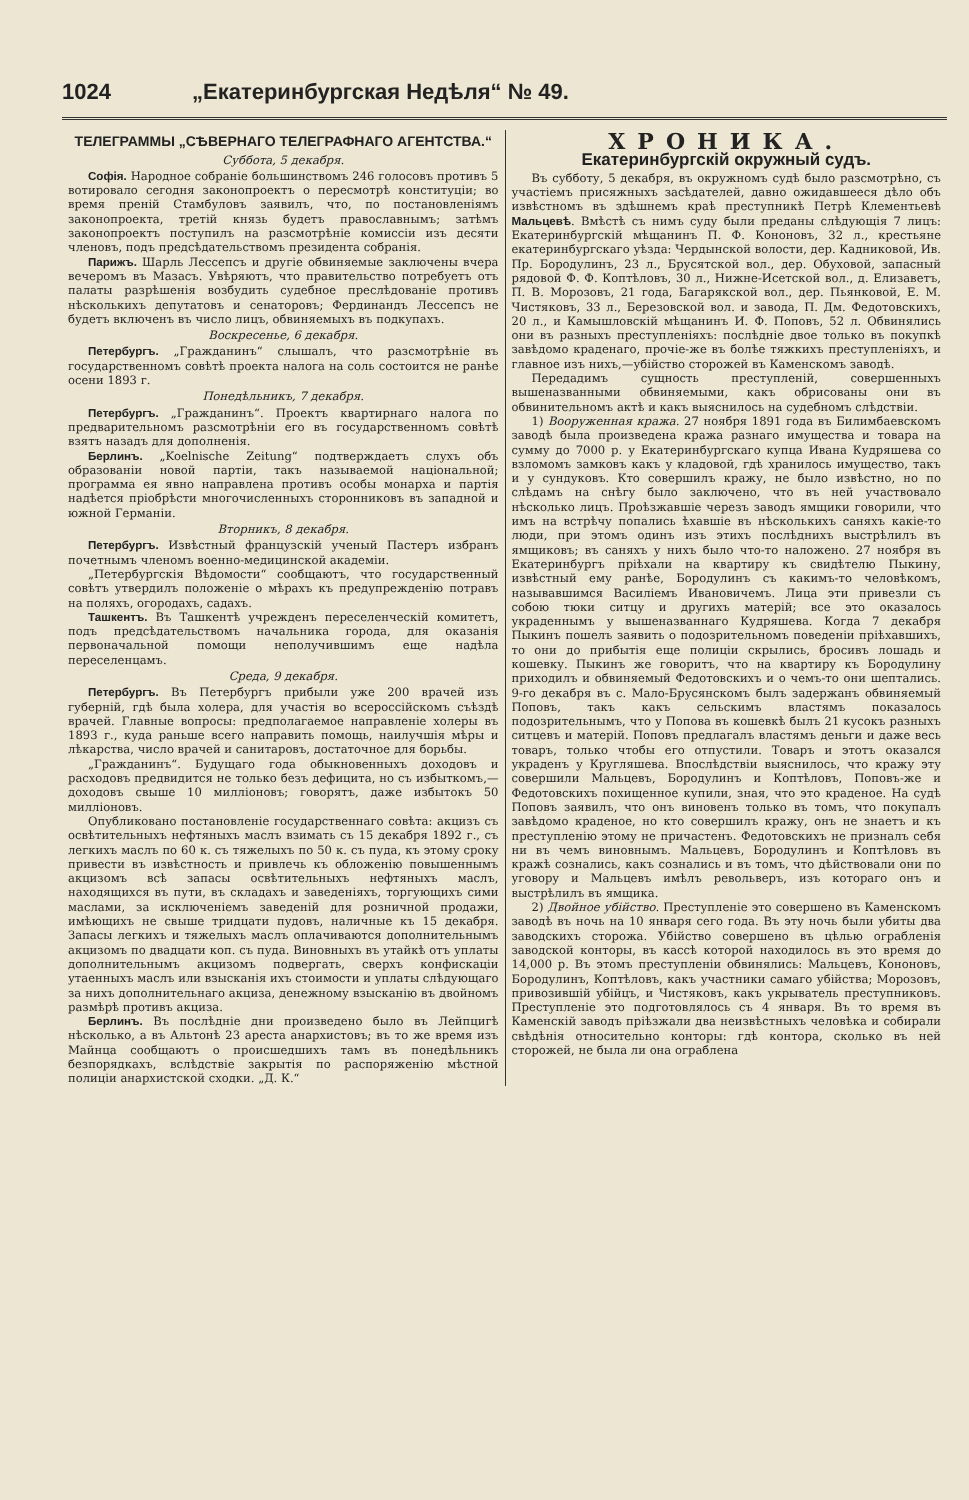1024 „Екатеринбургская Недѣля“ № 49.
ТЕЛЕГРАММЫ „СѢВЕРНАГО ТЕЛЕГРАФНАГО АГЕНТСТВА.“
Суббота, 5 декабря.
Софія. Народное собраніе большинствомъ 246 голосовъ противъ 5 вотировало сегодня законопроектъ о пересмотрѣ конституціи; во время преній Стамбуловъ заявилъ, что, по постановленіямъ законопроекта, третій князь будетъ православнымъ; затѣмъ законопроектъ поступилъ на разсмотрѣніе комиссіи изъ десяти членовъ, подъ предсѣдательствомъ президента собранія.
Парижъ. Шарль Лессепсъ и другіе обвиняемые заключены вчера вечеромъ въ Мазасъ. Увѣряютъ, что правительство потребуетъ отъ палаты разрѣшенія возбудить судебное преслѣдованіе противъ нѣсколькихъ депутатовъ и сенаторовъ; Фердинандъ Лессепсъ не будетъ включенъ въ число лицъ, обвиняемыхъ въ подкупахъ.
Воскресенье, 6 декабря.
Петербургъ. „Гражданинъ“ слышалъ, что разсмотрѣніе въ государственномъ совѣтѣ проекта налога на соль состоится не ранѣе осени 1893 г.
Понедѣльникъ, 7 декабря.
Петербургъ. „Гражданинъ“. Проектъ квартирнаго налога по предварительномъ разсмотрѣніи его въ государственномъ совѣтѣ взятъ назадъ для дополненія.
Берлинъ. „Koelnische Zeitung“ подтверждаетъ слухъ объ образованіи новой партіи, такъ называемой національной; программа ея явно направлена противъ особы монарха и партія надѣется пріобрѣсти многочисленныхъ сторонниковъ въ западной и южной Германіи.
Вторникъ, 8 декабря.
Петербургъ. Извѣстный французскій ученый Пастеръ избранъ почетнымъ членомъ военно-медицинской академіи.
„Петербургскія Вѣдомости“ сообщаютъ, что государственный совѣтъ утвердилъ положеніе о мѣрахъ къ предупрежденію потравъ на поляхъ, огородахъ, садахъ.
Ташкентъ. Въ Ташкентѣ учрежденъ переселенческій комитетъ, подъ предсѣдательствомъ начальника города, для оказанія первоначальной помощи неполучившимъ еще надѣла переселенцамъ.
Среда, 9 декабря.
Петербургъ. Въ Петербургъ прибыли уже 200 врачей изъ губерній, гдѣ была холера, для участія во всероссійскомъ съѣздѣ врачей. Главные вопросы: предполагаемое направленіе холеры въ 1893 г., куда раньше всего направить помощь, наилучшія мѣры и лѣкарства, число врачей и санитаровъ, достаточное для борьбы.
„Гражданинъ“. Будущаго года обыкновенныхъ доходовъ и расходовъ предвидится не только безъ дефицита, но съ избыткомъ,—доходовъ свыше 10 милліоновъ; говорятъ, даже избытокъ 50 милліоновъ.
Опубликовано постановленіе государственнаго совѣта: акцизъ съ освѣтительныхъ нефтяныхъ маслъ взимать съ 15 декабря 1892 г., съ легкихъ маслъ по 60 к. съ тяжелыхъ по 50 к. съ пуда, къ этому сроку привести въ извѣстность и привлечь къ обложенію повышеннымъ акцизомъ всѣ запасы освѣтительныхъ нефтяныхъ маслъ, находящихся въ пути, въ складахъ и заведеніяхъ, торгующихъ сими маслами, за исключеніемъ заведеній для розничной продажи, имѣющихъ не свыше тридцати пудовъ, наличные къ 15 декабря. Запасы легкихъ и тяжелыхъ маслъ оплачиваются дополнительнымъ акцизомъ по двадцати коп. съ пуда. Виновныхъ въ утайкѣ отъ уплаты дополнительнымъ акцизомъ подвергать, сверхъ конфискаціи утаенныхъ маслъ или взысканія ихъ стоимости и уплаты слѣдующаго за нихъ дополнительнаго акциза, денежному взысканію въ двойномъ размѣрѣ противъ акциза.
Берлинъ. Въ послѣдніе дни произведено было въ Лейпцигѣ нѣсколько, а въ Альтонѣ 23 ареста анархистовъ; въ то же время изъ Майнца сообщаютъ о происшедшихъ тамъ въ понедѣльникъ безпорядкахъ, вслѣдствіе закрытія по распоряженію мѣстной полиціи анархистской сходки. „Д. К.“
ХРОНИКА.
Екатеринбургскій окружный судъ.
Въ субботу, 5 декабря, въ окружномъ судѣ было разсмотрѣно, съ участіемъ присяжныхъ засѣдателей, давно ожидавшееся дѣло объ извѣстномъ въ здѣшнемъ краѣ преступникѣ Петрѣ Клементьевѣ Мальцевѣ. Вмѣстѣ съ нимъ суду были преданы слѣдующія 7 лицъ: Екатеринбургскій мѣщанинъ П. Ф. Кононовъ, 32 л., крестьяне екатеринбургскаго уѣзда: Чердынской волости, дер. Кадниковой, Ив. Пр. Бородулинъ, 23 л., Брусятской вол., дер. Обуховой, запасный рядовой Ф. Ф. Коптѣловъ, 30 л., Нижне-Исетской вол., д. Елизаветъ, П. В. Морозовъ, 21 года, Багарякской вол., дер. Пьянковой, Е. М. Чистяковъ, 33 л., Березовской вол. и завода, П. Дм. Федотовскихъ, 20 л., и Камышловскій мѣщанинъ И. Ф. Поповъ, 52 л. Обвинялись они въ разныхъ преступленіяхъ: послѣдніе двое только въ покупкѣ завѣдомо краденаго, прочіе-же въ болѣе тяжкихъ преступленіяхъ, и главное изъ нихъ,—убійство сторожей въ Каменскомъ заводѣ.
Передадимъ сущность преступленій, совершенныхъ вышеназванными обвиняемыми, какъ обрисованы они въ обвинительномъ актѣ и какъ выяснилось на судебномъ слѣдствіи.
1) Вооруженная кража. 27 ноября 1891 года въ Билимбаевскомъ заводѣ была произведена кража разнаго имущества и товара на сумму до 7000 р. у Екатеринбургскаго купца Ивана Кудряшева со взломомъ замковъ какъ у кладовой, гдѣ хранилось имущество, такъ и у сундуковъ. Кто совершилъ кражу, не было извѣстно, но по слѣдамъ на снѣгу было заключено, что въ ней участвовало нѣсколько лицъ. Проѣзжавшіе черезъ заводъ ямщики говорили, что имъ на встрѣчу попались ѣхавшіе въ нѣсколькихъ саняхъ какіе-то люди, при этомъ одинъ изъ этихъ послѣднихъ выстрѣлилъ въ ямщиковъ; въ саняхъ у нихъ было что-то наложено. 27 ноября въ Екатеринбургъ пріѣхали на квартиру къ свидѣтелю Пыкину, извѣстный ему ранѣе, Бородулинъ съ какимъ-то человѣкомъ, называвшимся Василіемъ Ивановичемъ. Лица эти привезли съ собою тюки ситцу и другихъ матерій; все это оказалось украденнымъ у вышеназваннаго Кудряшева. Когда 7 декабря Пыкинъ пошелъ заявить о подозрительномъ поведеніи пріѣхавшихъ, то они до прибытія еще полиціи скрылись, бросивъ лошадь и кошевку. Пыкинъ же говоритъ, что на квартиру къ Бородулину приходилъ и обвиняемый Федотовскихъ и о чемъ-то они шептались. 9-го декабря въ с. Мало-Брусянскомъ былъ задержанъ обвиняемый Поповъ, такъ какъ сельскимъ властямъ показалось подозрительнымъ, что у Попова въ кошевкѣ былъ 21 кусокъ разныхъ ситцевъ и матерій. Поповъ предлагалъ властямъ деньги и даже весь товаръ, только чтобы его отпустили. Товаръ и этотъ оказался украденъ у Кругляшева. Впослѣдствіи выяснилось, что кражу эту совершили Мальцевъ, Бородулинъ и Коптѣловъ, Поповъ-же и Федотовскихъ похищенное купили, зная, что это краденое. На судѣ Поповъ заявилъ, что онъ виновенъ только въ томъ, что покупалъ завѣдомо краденое, но кто совершилъ кражу, онъ не знаетъ и къ преступленію этому не причастенъ. Федотовскихъ не призналъ себя ни въ чемъ виновнымъ. Мальцевъ, Бородулинъ и Коптѣловъ въ кражѣ сознались, какъ сознались и въ томъ, что дѣйствовали они по уговору и Мальцевъ имѣлъ револьверъ, изъ котораго онъ и выстрѣлилъ въ ямщика.
2) Двойное убійство. Преступленіе это совершено въ Каменскомъ заводѣ въ ночь на 10 января сего года. Въ эту ночь были убиты два заводскихъ сторожа. Убійство совершено въ цѣлью ограбленія заводской конторы, въ кассѣ которой находилось въ это время до 14,000 р. Въ этомъ преступленіи обвинялись: Мальцевъ, Кононовъ, Бородулинъ, Коптѣловъ, какъ участники самаго убійства; Морозовъ, привозившій убійцъ, и Чистяковъ, какъ укрыватель преступниковъ. Преступленіе это подготовлялось съ 4 января. Въ то время въ Каменскій заводъ пріѣзжали два неизвѣстныхъ человѣка и собирали свѣдѣнія относительно конторы: гдѣ контора, сколько въ ней сторожей, не была ли она ограблена